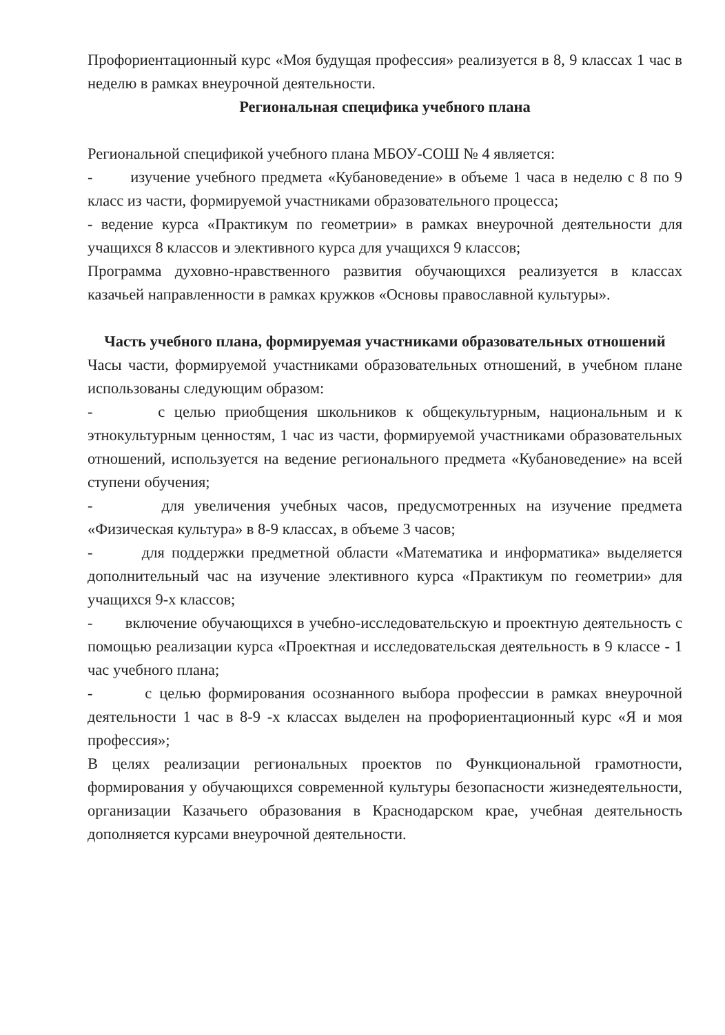Профориентационный курс «Моя будущая профессия» реализуется в 8, 9 классах 1 час в неделю в рамках внеурочной деятельности.
Региональная специфика учебного плана
Региональной спецификой учебного плана МБОУ-СОШ № 4 является:
- изучение учебного предмета «Кубановедение» в объеме 1 часа в неделю с 8 по 9 класс из части, формируемой участниками образовательного процесса;
- ведение курса «Практикум по геометрии» в рамках внеурочной деятельности для учащихся 8 классов и элективного курса для учащихся 9 классов;
Программа духовно-нравственного развития обучающихся реализуется в классах казачьей направленности в рамках кружков «Основы православной культуры».
Часть учебного плана, формируемая участниками образовательных отношений
Часы части, формируемой участниками образовательных отношений, в учебном плане использованы следующим образом:
- с целью приобщения школьников к общекультурным, национальным и к этнокультурным ценностям, 1 час из части, формируемой участниками образовательных отношений, используется на ведение регионального предмета «Кубановедение» на всей ступени обучения;
- для увеличения учебных часов, предусмотренных на изучение предмета «Физическая культура» в 8-9 классах, в объеме 3 часов;
- для поддержки предметной области «Математика и информатика» выделяется дополнительный час на изучение элективного курса «Практикум по геометрии» для учащихся 9-х классов;
- включение обучающихся в учебно-исследовательскую и проектную деятельность с помощью реализации курса «Проектная и исследовательская деятельность в 9 классе - 1 час учебного плана;
- с целью формирования осознанного выбора профессии в рамках внеурочной деятельности 1 час в 8-9 -х классах выделен на профориентационный курс «Я и моя профессия»;
В целях реализации региональных проектов по Функциональной грамотности, формирования у обучающихся современной культуры безопасности жизнедеятельности, организации Казачьего образования в Краснодарском крае, учебная деятельность дополняется курсами внеурочной деятельности.